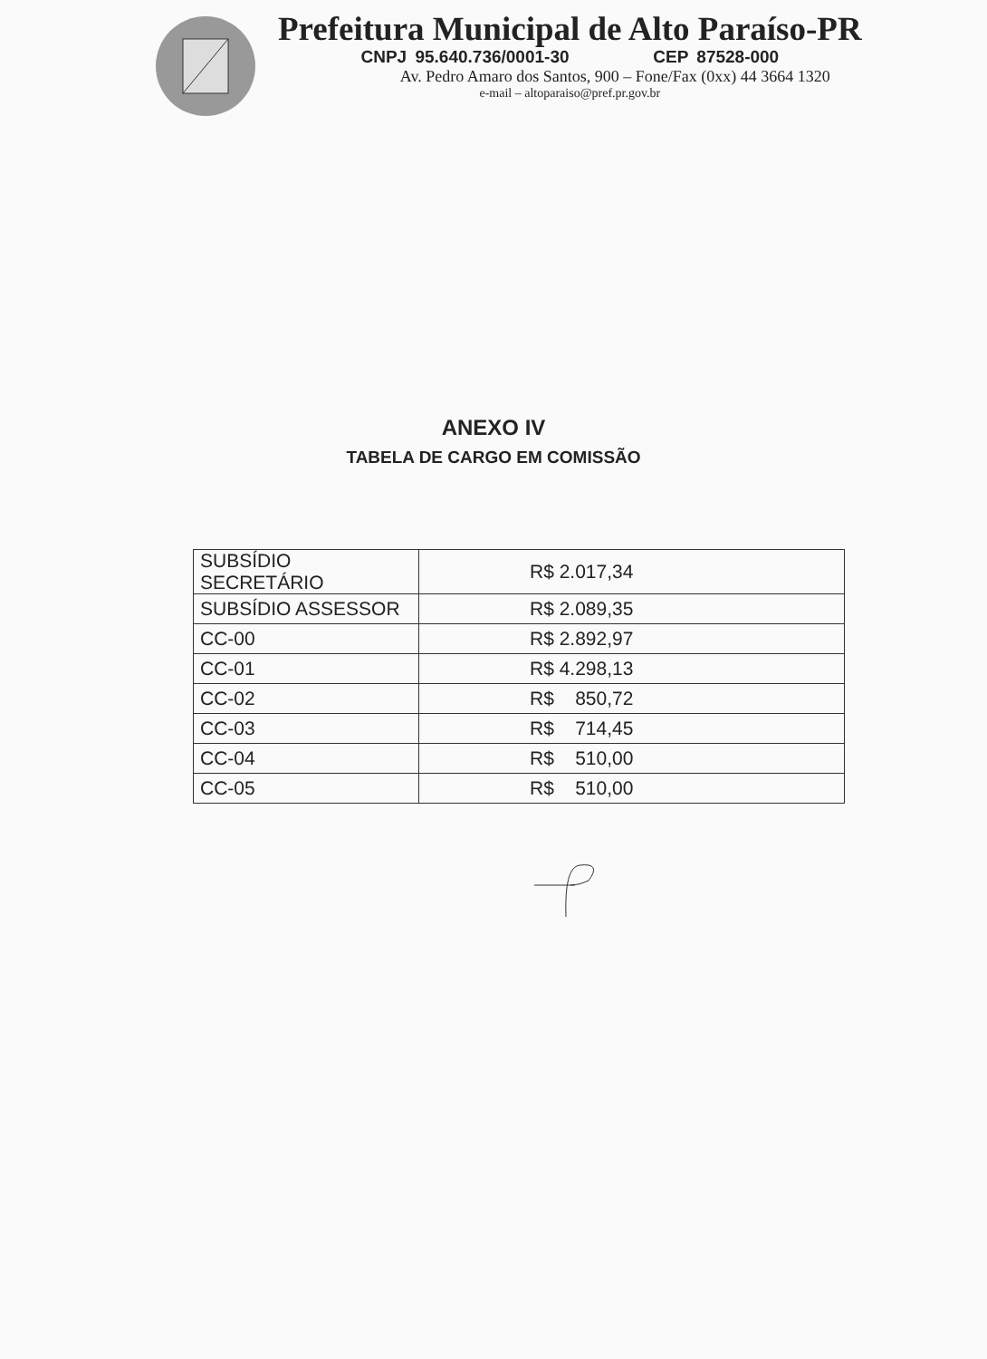Prefeitura Municipal de Alto Paraíso-PR
CNPJ 95.640.736/0001-30 CEP 87528-000
Av. Pedro Amaro dos Santos, 900 – Fone/Fax (0xx) 44 3664 1320
e-mail – altoparaiso@pref.pr.gov.br
ANEXO IV
TABELA DE CARGO EM COMISSÃO
| SUBSÍDIO SECRETÁRIO | R$ 2.017,34 |
| SUBSÍDIO ASSESSOR | R$ 2.089,35 |
| CC-00 | R$ 2.892,97 |
| CC-01 | R$ 4.298,13 |
| CC-02 | R$ 850,72 |
| CC-03 | R$ 714,45 |
| CC-04 | R$ 510,00 |
| CC-05 | R$ 510,00 |